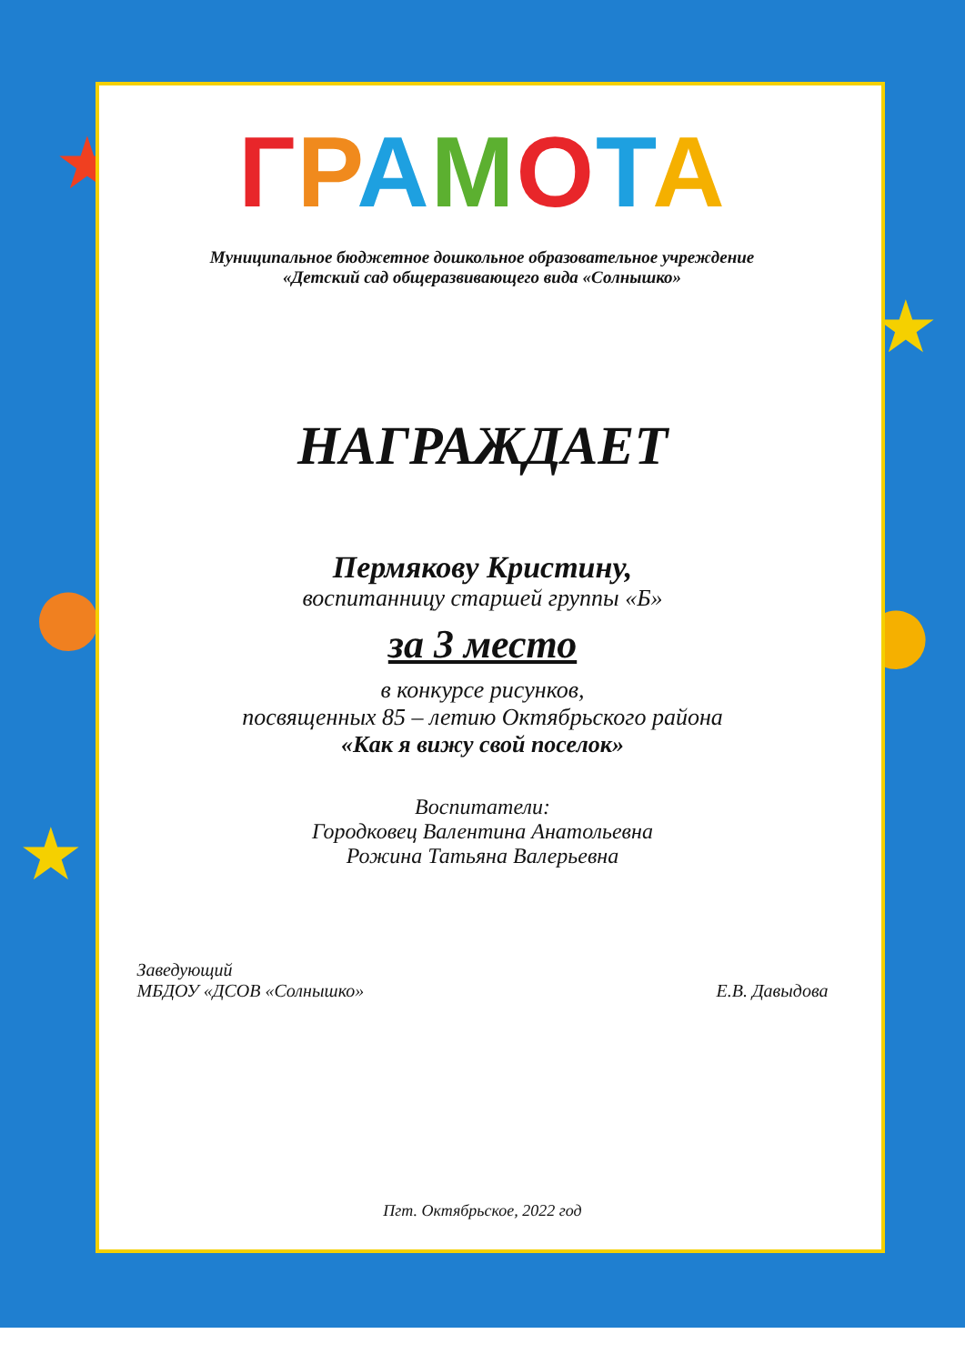★
★
★
● ●
ГРАМОТА
Муниципальное бюджетное дошкольное образовательное учреждение
«Детский сад общеразвивающего вида «Солнышко»
НАГРАЖДАЕТ
Пермякову Кристину,
воспитанницу старшей группы «Б»
за 3 место
в конкурсе рисунков,
посвященных 85 – летию Октябрьского района
«Как я вижу свой поселок»
Воспитатели:
Городковец Валентина Анатольевна
Рожина Татьяна Валерьевна
Заведующий
МБДОУ «ДСОВ «Солнышко»
Е.В. Давыдова
Пгт. Октябрьское, 2022 год